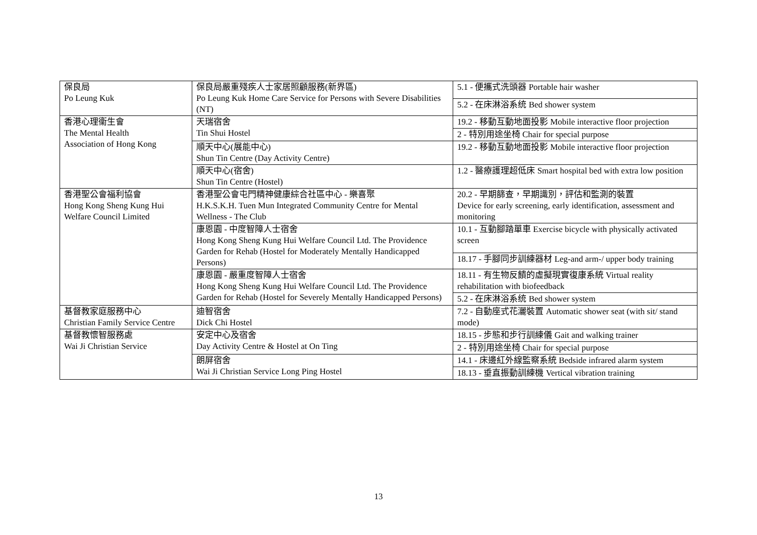| 保良局 Po Leung Kuk | 保良局嚴重殘疾人士家居照顧服務(新界區) Po Leung Kuk Home Care Service for Persons with Severe Disabilities (NT) | 5.1 - 便攜式洗頭器 Portable hair washer |
| | | 5.2 - 在床淋浴系统 Bed shower system |
| 香港心理衞生會 The Mental Health Association of Hong Kong | 天瑞宿舍 Tin Shui Hostel | 19.2 - 移動互動地面投影 Mobile interactive floor projection |
| | | 2 - 特別用途坐椅 Chair for special purpose |
| | 順天中心(展能中心) Shun Tin Centre (Day Activity Centre) | 19.2 - 移動互動地面投影 Mobile interactive floor projection |
| | 順天中心(宿舍) Shun Tin Centre (Hostel) | 1.2 - 醫療護理超低床 Smart hospital bed with extra low position |
| 香港聖公會福利協會 Hong Kong Sheng Kung Hui Welfare Council Limited | 香港聖公會屯門精神健康綜合社區中心 - 樂喜聚 H.K.S.K.H. Tuen Mun Integrated Community Centre for Mental Wellness - The Club | 20.2 - 早期篩查，早期識別，評估和監測的裝置 Device for early screening, early identification, assessment and monitoring |
| | 康恩園 - 中度智障人士宿舍 Hong Kong Sheng Kung Hui Welfare Council Ltd. The Providence Garden for Rehab (Hostel for Moderately Mentally Handicapped Persons) | 10.1 - 互動腳踏單車 Exercise bicycle with physically activated screen |
| | | 18.17 - 手腳同步訓練器材 Leg-and arm-/ upper body training |
| | 康恩園 - 嚴重度智障人士宿舍 Hong Kong Sheng Kung Hui Welfare Council Ltd. The Providence Garden for Rehab (Hostel for Severely Mentally Handicapped Persons) | 18.11 - 有生物反饋的虛擬現實復康系統 Virtual reality rehabilitation with biofeedback |
| | | 5.2 - 在床淋浴系统 Bed shower system |
| 基督教家庭服務中心 Christian Family Service Centre | 迪智宿舍 Dick Chi Hostel | 7.2 - 自動座式花灑裝置 Automatic shower seat (with sit/ stand mode) |
| 基督教懷智服務處 Wai Ji Christian Service | 安定中心及宿舍 Day Activity Centre & Hostel at On Ting | 18.15 - 步態和步行訓練儀 Gait and walking trainer |
| | | 2 - 特別用途坐椅 Chair for special purpose |
| | 朗屏宿舍 Wai Ji Christian Service Long Ping Hostel | 14.1 - 床邊紅外線監察系統 Bedside infrared alarm system |
| | | 18.13 - 垂直振動訓練機 Vertical vibration training |
13